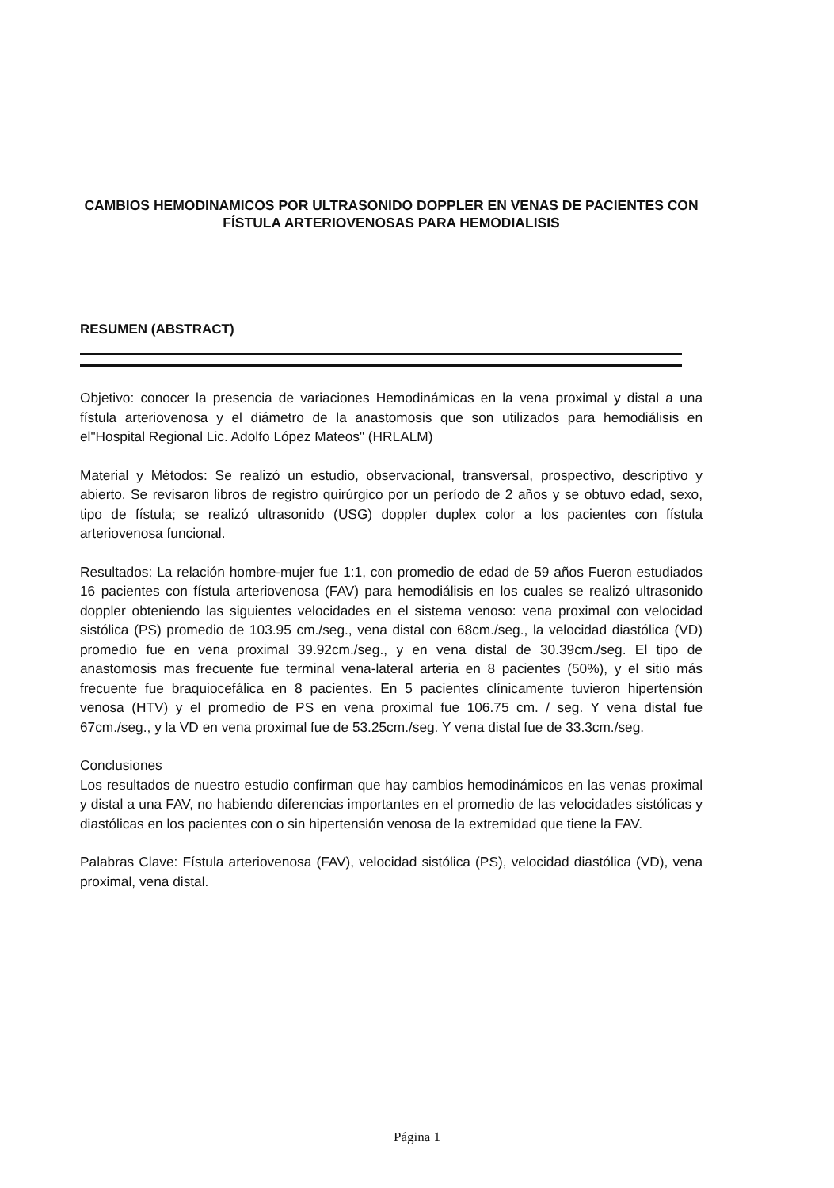CAMBIOS HEMODINAMICOS POR ULTRASONIDO DOPPLER EN VENAS DE PACIENTES CON FÍSTULA ARTERIOVENOSAS PARA HEMODIALISIS
RESUMEN (ABSTRACT)
Objetivo: conocer la presencia de variaciones Hemodinámicas en la vena proximal y distal a una fístula arteriovenosa y el diámetro de la anastomosis que son utilizados para hemodiálisis en el"Hospital Regional Lic. Adolfo López Mateos" (HRLALM)
Material y Métodos: Se realizó un estudio, observacional, transversal, prospectivo, descriptivo y abierto. Se revisaron libros de registro quirúrgico por un período de 2 años y se obtuvo edad, sexo, tipo de fístula; se realizó ultrasonido (USG) doppler duplex color a los pacientes con fístula arteriovenosa funcional.
Resultados: La relación hombre-mujer fue 1:1, con promedio de edad de 59 años Fueron estudiados 16 pacientes con fístula arteriovenosa (FAV) para hemodiálisis en los cuales se realizó ultrasonido doppler obteniendo las siguientes velocidades en el sistema venoso: vena proximal con velocidad sistólica (PS) promedio de 103.95 cm./seg., vena distal con 68cm./seg., la velocidad diastólica (VD) promedio fue en vena proximal 39.92cm./seg., y en vena distal de 30.39cm./seg. El tipo de anastomosis mas frecuente fue terminal vena-lateral arteria en 8 pacientes (50%), y el sitio más frecuente fue braquiocefálica en 8 pacientes. En 5 pacientes clínicamente tuvieron hipertensión venosa (HTV) y el promedio de PS en vena proximal fue 106.75 cm. / seg. Y vena distal fue 67cm./seg., y la VD en vena proximal fue de 53.25cm./seg. Y vena distal fue de 33.3cm./seg.
Conclusiones
Los resultados de nuestro estudio confirman que hay cambios hemodinámicos en las venas proximal y distal a una FAV, no habiendo diferencias importantes en el promedio de las velocidades sistólicas y diastólicas en los pacientes con o sin hipertensión venosa de la extremidad que tiene la FAV.
Palabras Clave: Fístula arteriovenosa (FAV), velocidad sistólica (PS), velocidad diastólica (VD), vena proximal, vena distal.
Página 1